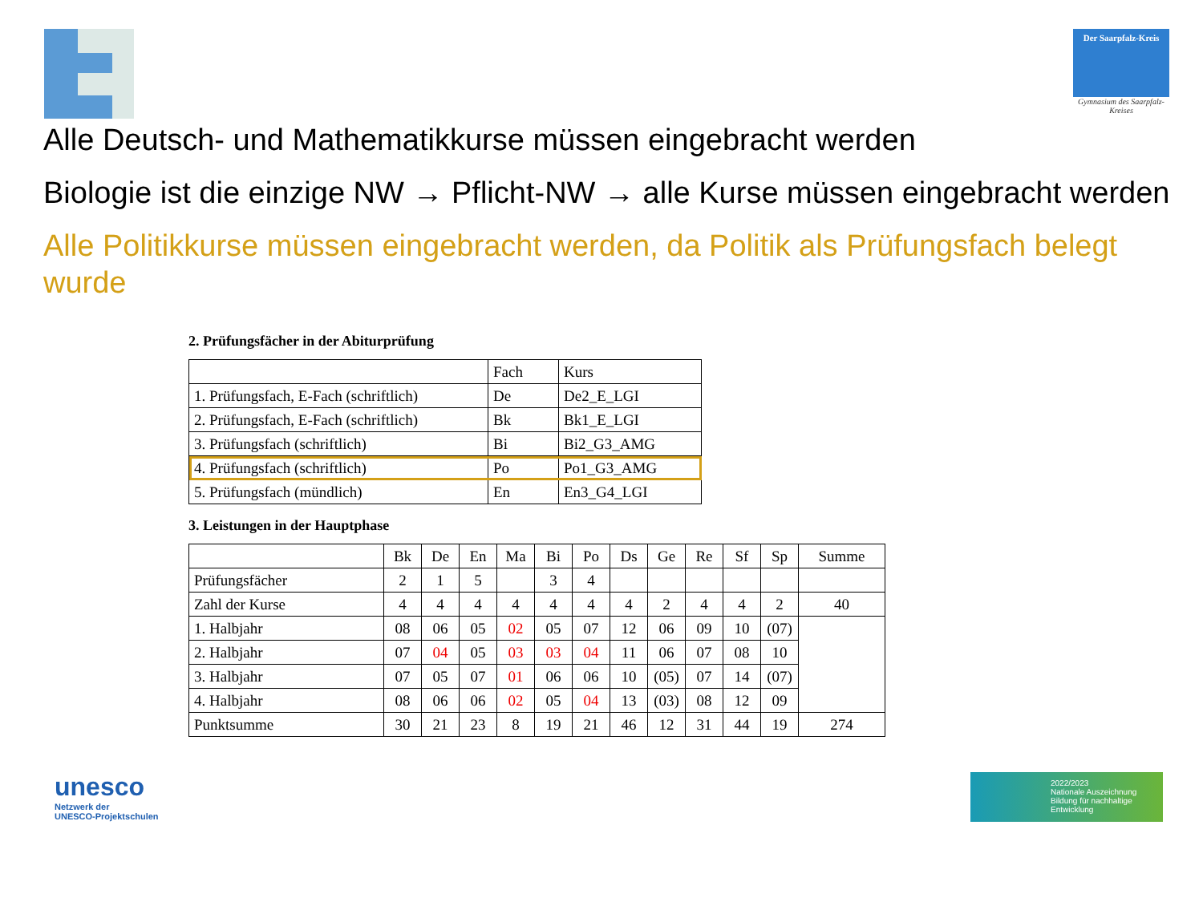Der Saarpfalz-Kreis
Gymnasium des Saarpfalz-Kreises
Alle Deutsch- und Mathematikkurse müssen eingebracht werden
Biologie ist die einzige NW → Pflicht-NW → alle Kurse müssen eingebracht werden
Alle Politikkurse müssen eingebracht werden, da Politik als Prüfungsfach belegt wurde
2. Prüfungsfächer in der Abiturprüfung
| | Fach | Kurs |
| --- | --- | --- |
| 1. Prüfungsfach, E-Fach (schriftlich) | De | De2_E_LGI |
| 2. Prüfungsfach, E-Fach (schriftlich) | Bk | Bk1_E_LGI |
| 3. Prüfungsfach (schriftlich) | Bi | Bi2_G3_AMG |
| 4. Prüfungsfach (schriftlich) | Po | Po1_G3_AMG |
| 5. Prüfungsfach (mündlich) | En | En3_G4_LGI |
3. Leistungen in der Hauptphase
| | Bk | De | En | Ma | Bi | Po | Ds | Ge | Re | Sf | Sp | Summe |
| Prüfungsfächer | 2 | 1 | 5 | | 3 | 4 | | | | | | |
| Zahl der Kurse | 4 | 4 | 4 | 4 | 4 | 4 | 4 | 2 | 4 | 4 | 2 | 40 |
| 1. Halbjahr | 08 | 06 | 05 | 02 | 05 | 07 | 12 | 06 | 09 | 10 | (07) | |
| 2. Halbjahr | 07 | 04 | 05 | 03 | 03 | 04 | 11 | 06 | 07 | 08 | 10 | |
| 3. Halbjahr | 07 | 05 | 07 | 01 | 06 | 06 | 10 | (05) | 07 | 14 | (07) | |
| 4. Halbjahr | 08 | 06 | 06 | 02 | 05 | 04 | 13 | (03) | 08 | 12 | 09 | |
| Punktsumme | 30 | 21 | 23 | 8 | 19 | 21 | 46 | 12 | 31 | 44 | 19 | 274 |
unesco
Netzwerk der
UNESCO-Projektschulen
2022/2023
Nationale Auszeichnung
Bildung für nachhaltige Entwicklung